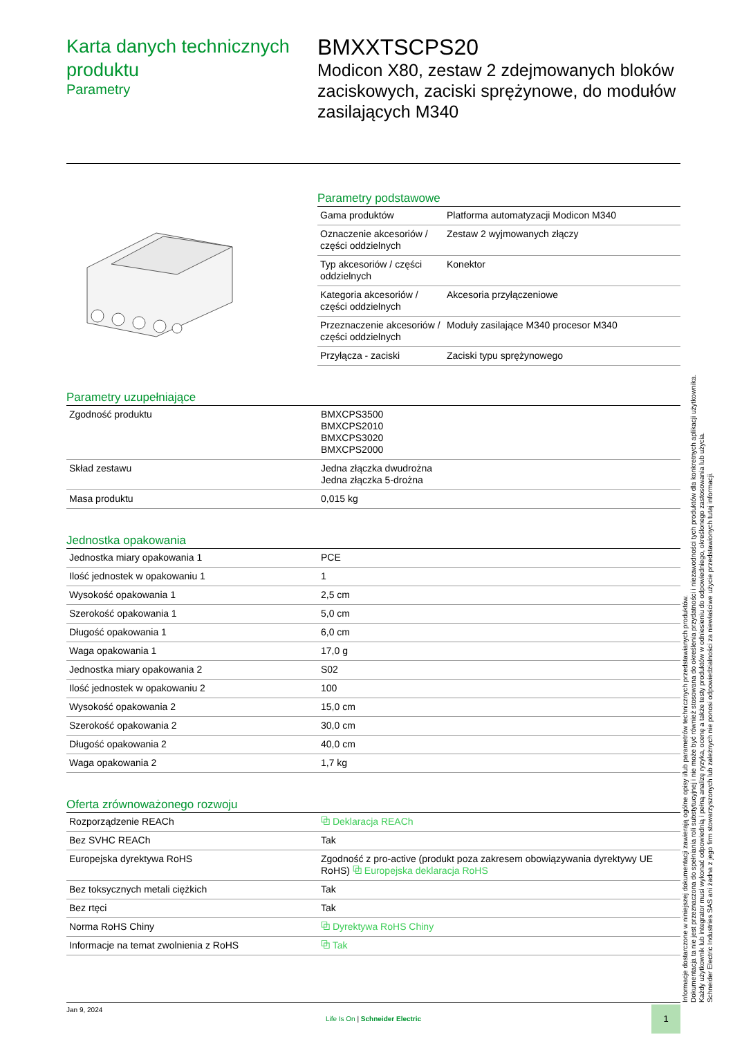Karta danych technicznych produktu
Parametry
BMXXTSCPS20
Modicon X80, zestaw 2 zdejmowanych bloków zaciskowych, zaciski sprężynowe, do modułów zasilających M340
Parametry podstawowe
| Gama produktów | Platforma automatyzacji Modicon M340 |
| Oznaczenie akcesoriów / części oddzielnych | Zestaw 2 wyjmowanych złączy |
| Typ akcesoriów / części oddzielnych | Konektor |
| Kategoria akcesoriów / części oddzielnych | Akcesoria przyłączeniowe |
| Przeznaczenie akcesoriów / części oddzielnych | Moduły zasilające M340 procesor M340 |
| Przyłącza - zaciski | Zaciski typu sprężynowego |
Parametry uzupełniające
| Zgodność produktu | BMXCPS3500 BMXCPS2010 BMXCPS3020 BMXCPS2000 |
| Skład zestawu | Jedna złączka dwudrożna Jedna złączka 5-drożna |
| Masa produktu | 0,015 kg |
Jednostka opakowania
| Jednostka miary opakowania 1 | PCE |
| Ilość jednostek w opakowaniu 1 | 1 |
| Wysokość opakowania 1 | 2,5 cm |
| Szerokość opakowania 1 | 5,0 cm |
| Długość opakowania 1 | 6,0 cm |
| Waga opakowania 1 | 17,0 g |
| Jednostka miary opakowania 2 | S02 |
| Ilość jednostek w opakowaniu 2 | 100 |
| Wysokość opakowania 2 | 15,0 cm |
| Szerokość opakowania 2 | 30,0 cm |
| Długość opakowania 2 | 40,0 cm |
| Waga opakowania 2 | 1,7 kg |
Oferta zrównoważonego rozwoju
| Rozporządzenie REACh | ⧉ Deklaracja REACh |
| Bez SVHC REACh | Tak |
| Europejska dyrektywa RoHS | Zgodność z pro-active (produkt poza zakresem obowiązywania dyrektywy UE RoHS) ⧉ Europejska deklaracja RoHS |
| Bez toksycznych metali ciężkich | Tak |
| Bez rtęci | Tak |
| Norma RoHS Chiny | ⧉ Dyrektywa RoHS Chiny |
| Informacje na temat zwolnienia z RoHS | ⧉ Tak |
Informacje dostarczone w niniejszej dokumentacji zawierają ogólne opisy i/lub parametrów technicznych przedstawianych produktów.
Dokumentacja ta nie jest przeznaczona do spełniania roli substytucyjnej i nie może być również stosowana do określenia przydatności i niezawodności tych produktów dla konkretnych aplikacji użytkownika.
Każdy użytkownik lub integrator musi wykonać odpowiednią i pełną analizę ryzyka, ocenę a także testy produktów w odniesieniu do odpowiedniego, określonego zastosowania lub użycia.
Schneider Electric Industries SAS ani żadna z jego firm stowarzyszonych lub zależnych nie ponosi odpowiedzialności za niewłaściwe użycie przedstawionych tutaj informacji.
Jan 9, 2024
Life Is On | Schneider Electric
1